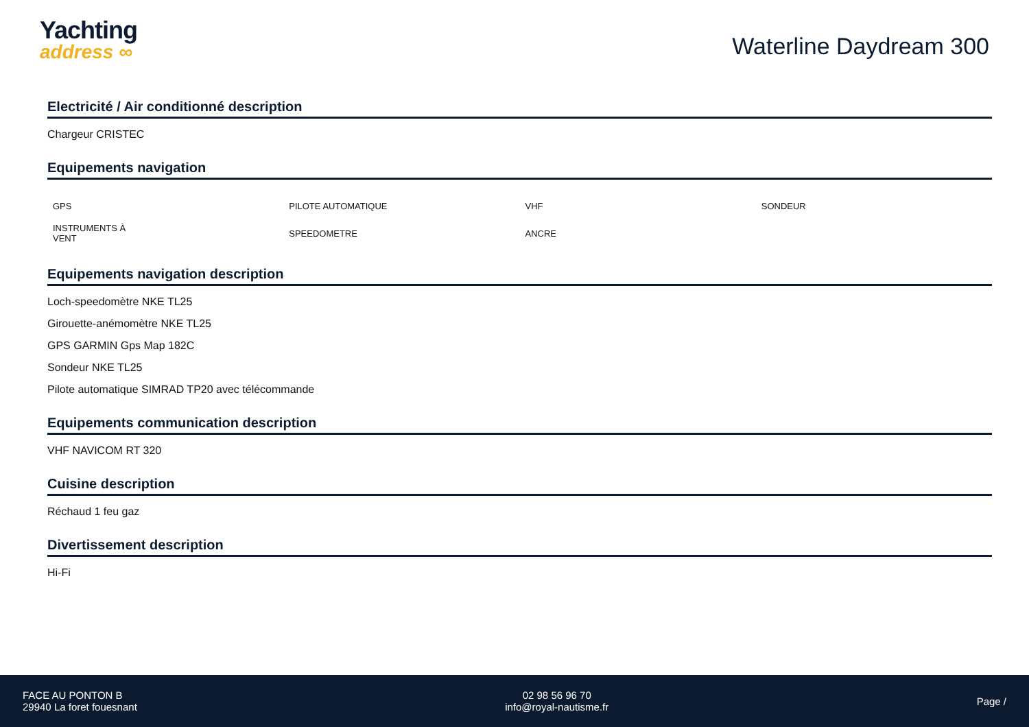Yachting
address ∞
Waterline Daydream 300
Electricité / Air conditionné description
Chargeur CRISTEC
Equipements navigation
| GPS | PILOTE AUTOMATIQUE | VHF | SONDEUR |
| INSTRUMENTS À VENT | SPEEDOMETRE | ANCRE | |
Equipements navigation description
Loch-speedomètre NKE TL25
Girouette-anémomètre NKE TL25
GPS GARMIN Gps Map 182C
Sondeur NKE TL25
Pilote automatique SIMRAD TP20 avec télécommande
Equipements communication description
VHF NAVICOM RT 320
Cuisine description
Réchaud 1 feu gaz
Divertissement description
Hi-Fi
FACE AU PONTON B
29940 La foret fouesnant
02 98 56 96 70
info@royal-nautisme.fr
Page /